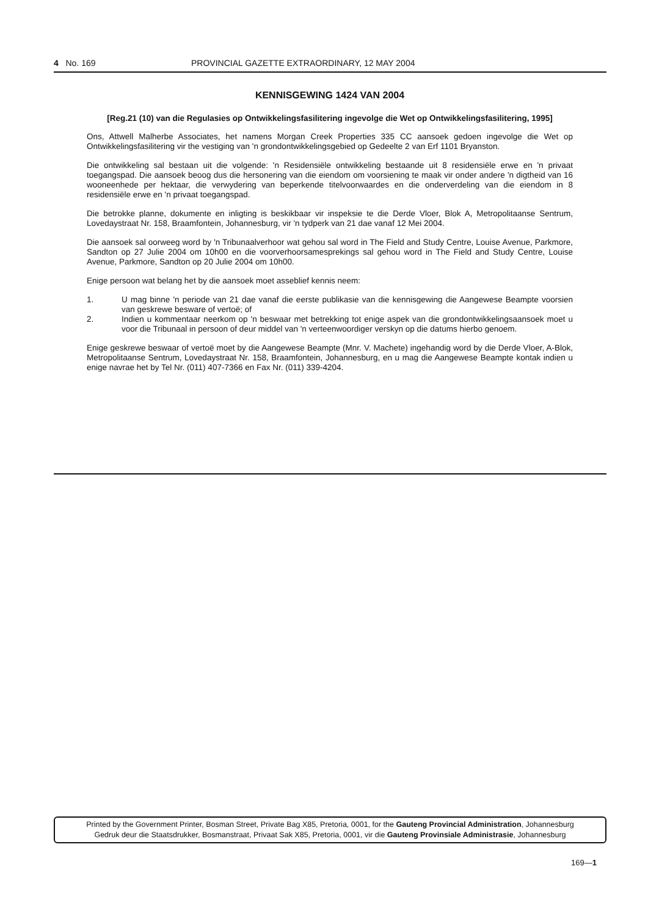4 No. 169 PROVINCIAL GAZETTE EXTRAORDINARY, 12 MAY 2004
KENNISGEWING 1424 VAN 2004
[Reg.21 (10) van die Regulasies op Ontwikkelingsfasilitering ingevolge die Wet op Ontwikkelingsfasilitering, 1995]
Ons, Attwell Malherbe Associates, het namens Morgan Creek Properties 335 CC aansoek gedoen ingevolge die Wet op Ontwikkelingsfasilitering vir the vestiging van 'n grondontwikkelingsgebied op Gedeelte 2 van Erf 1101 Bryanston.
Die ontwikkeling sal bestaan uit die volgende: 'n Residensiële ontwikkeling bestaande uit 8 residensiële erwe en 'n privaat toegangspad. Die aansoek beoog dus die hersonering van die eiendom om voorsiening te maak vir onder andere 'n digtheid van 16 wooneenhede per hektaar, die verwydering van beperkende titelvoorwaardes en die onderverdeling van die eiendom in 8 residensiële erwe en 'n privaat toegangspad.
Die betrokke planne, dokumente en inligting is beskikbaar vir inspeksie te die Derde Vloer, Blok A, Metropolitaanse Sentrum, Lovedaystraat Nr. 158, Braamfontein, Johannesburg, vir 'n tydperk van 21 dae vanaf 12 Mei 2004.
Die aansoek sal oorweeg word by 'n Tribunaalverhoor wat gehou sal word in The Field and Study Centre, Louise Avenue, Parkmore, Sandton op 27 Julie 2004 om 10h00 en die voorverhoorsamesprekings sal gehou word in The Field and Study Centre, Louise Avenue, Parkmore, Sandton op 20 Julie 2004 om 10h00.
Enige persoon wat belang het by die aansoek moet asseblief kennis neem:
1. U mag binne 'n periode van 21 dae vanaf die eerste publikasie van die kennisgewing die Aangewese Beampte voorsien van geskrewe besware of vertoë; of
2. Indien u kommentaar neerkom op 'n beswaar met betrekking tot enige aspek van die grondontwikkelingsaansoek moet u voor die Tribunaal in persoon of deur middel van 'n verteenwoordiger verskyn op die datums hierbo genoem.
Enige geskrewe beswaar of vertoë moet by die Aangewese Beampte (Mnr. V. Machete) ingehandig word by die Derde Vloer, A-Blok, Metropolitaanse Sentrum, Lovedaystraat Nr. 158, Braamfontein, Johannesburg, en u mag die Aangewese Beampte kontak indien u enige navrae het by Tel Nr. (011) 407-7366 en Fax Nr. (011) 339-4204.
Printed by the Government Printer, Bosman Street, Private Bag X85, Pretoria, 0001, for the Gauteng Provincial Administration, Johannesburg
Gedruk deur die Staatsdrukker, Bosmanstraat, Privaat Sak X85, Pretoria, 0001, vir die Gauteng Provinsiale Administrasie, Johannesburg
169—1